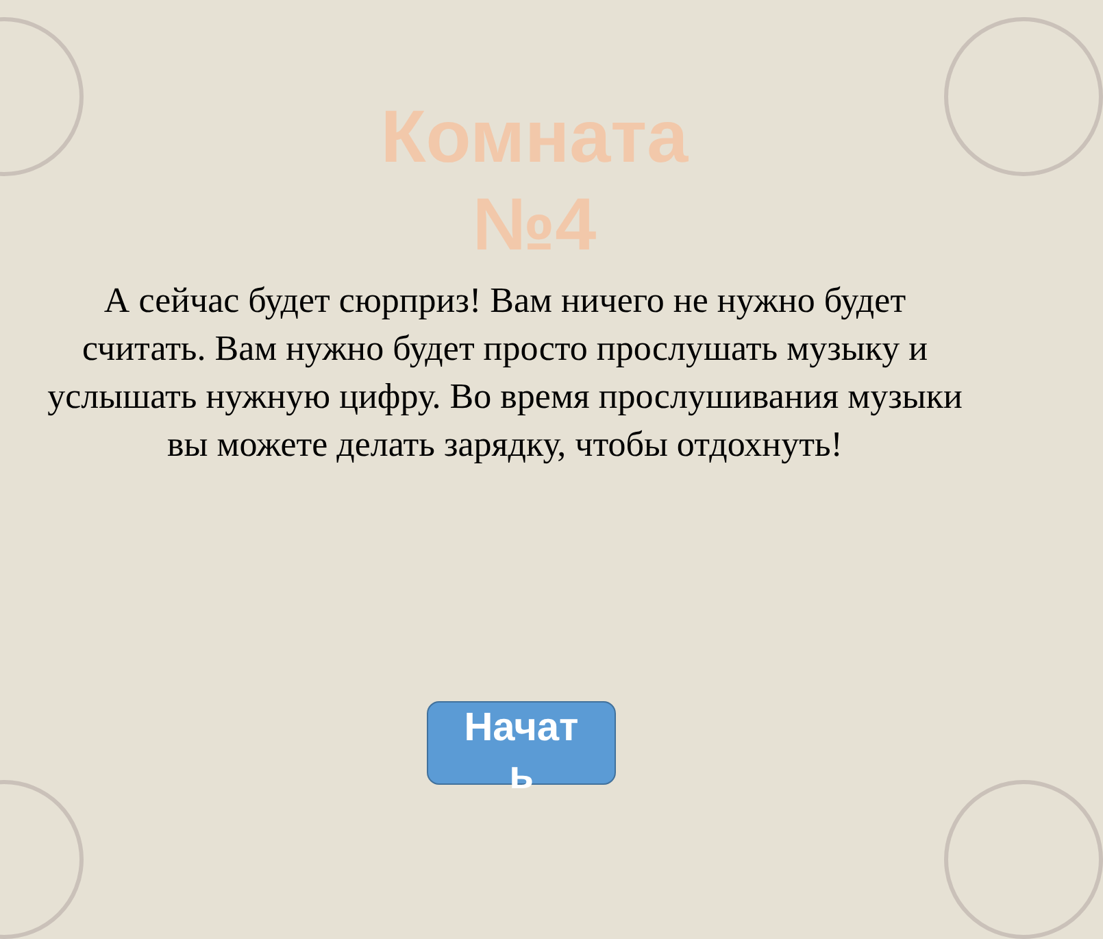Комната №4
А сейчас будет сюрприз! Вам ничего не нужно будет считать. Вам нужно будет просто прослушать музыку и услышать нужную цифру. Во время прослушивания музыки вы можете делать зарядку, чтобы отдохнуть!
Начат
ь